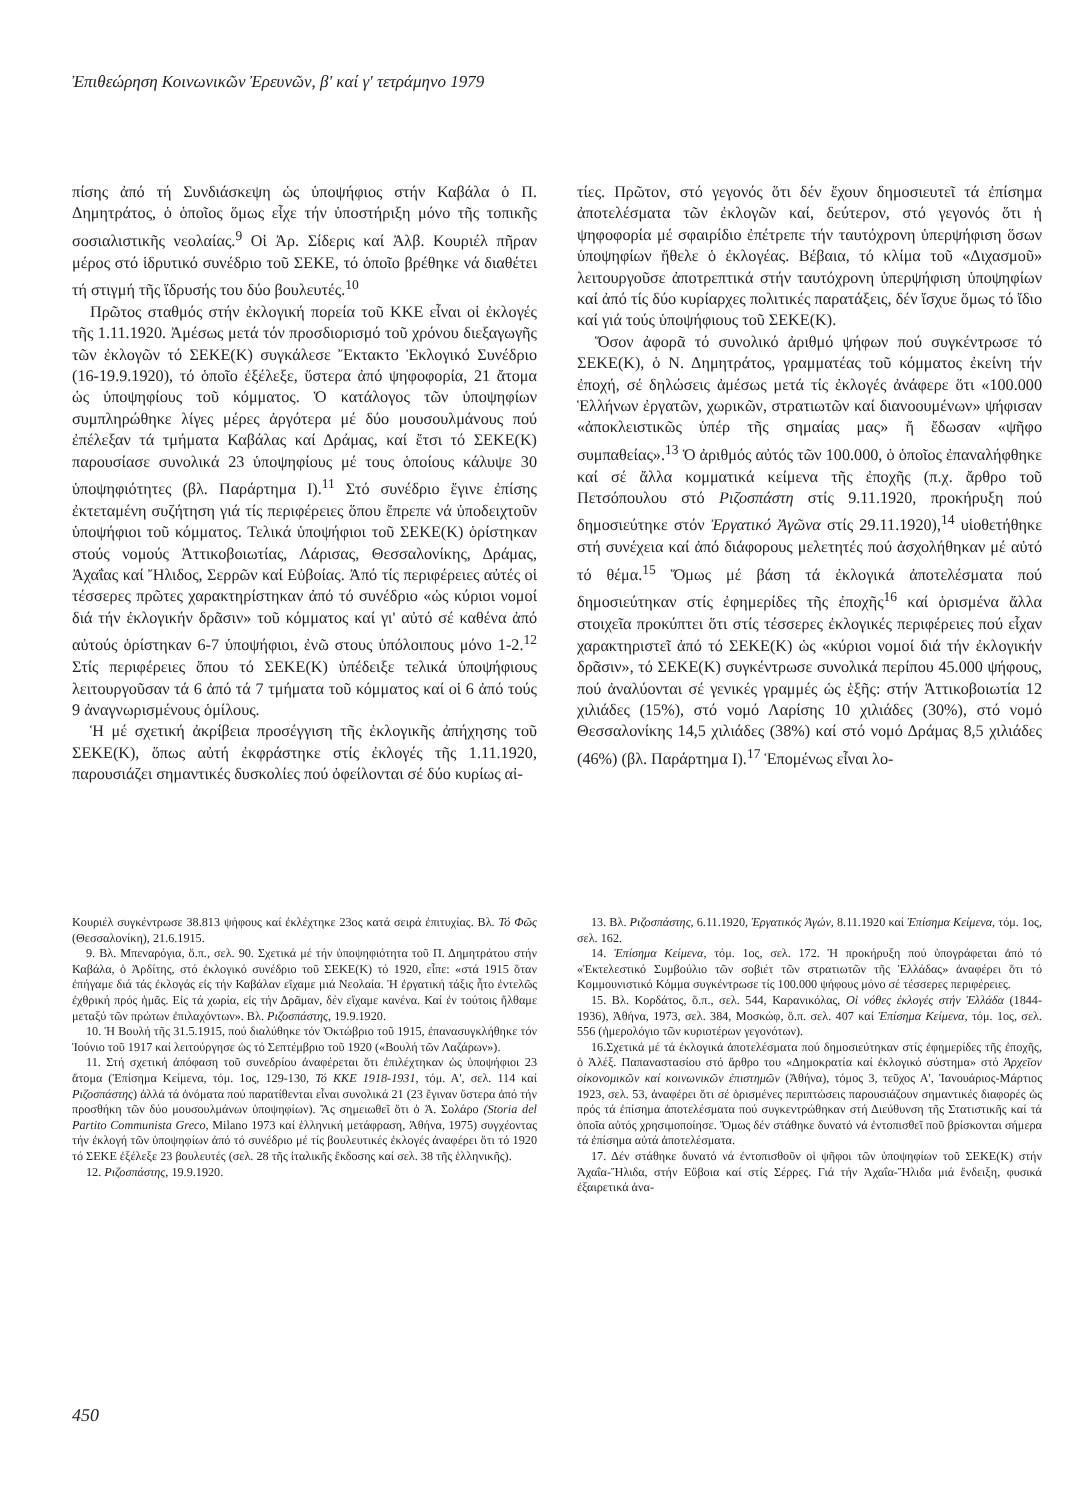Ἐπιθεώρηση Κοινωνικῶν Ἐρευνῶν, β' καί γ' τετράμηνο 1979
πίσης ἀπό τή Συνδιάσκεψη ὡς ὑποψήφιος στήν Καβάλα ὁ Π. Δημητράτος, ὁ ὁποῖος ὅμως εἶχε τήν ὑποστήριξη μόνο τῆς τοπικῆς σοσιαλιστικῆς νεολαίας.<sup>9</sup> Οἱ Ἀρ. Σίδερις καί Ἀλβ. Κουριέλ πῆραν μέρος στό ἱδρυτικό συνέδριο τοῦ ΣΕΚΕ, τό ὁποῖο βρέθηκε νά διαθέτει τή στιγμή τῆς ἵδρυσής του δύο βουλευτές.<sup>10</sup>
Πρῶτος σταθμός στήν ἐκλογική πορεία τοῦ ΚΚΕ εἶναι οἱ ἐκλογές τῆς 1.11.1920. Ἀμέσως μετά τόν προσδιορισμό τοῦ χρόνου διεξαγωγῆς τῶν ἐκλογῶν τό ΣΕΚΕ(Κ) συγκάλεσε Ἔκτακτο Ἐκλογικό Συνέδριο (16-19.9.1920), τό ὁποῖο ἐξέλεξε, ὕστερα ἀπό ψηφοφορία, 21 ἄτομα ὡς ὑποψηφίους τοῦ κόμματος. Ὁ κατάλογος τῶν ὑποψηφίων συμπληρώθηκε λίγες μέρες ἀργότερα μέ δύο μουσουλμάνους πού ἐπέλεξαν τά τμήματα Καβάλας καί Δράμας, καί ἔτσι τό ΣΕΚΕ(Κ) παρουσίασε συνολικά 23 ὑποψηφίους μέ τους ὁποίους κάλυψε 30 ὑποψηφιότητες (βλ. Παράρτημα Ι).<sup>11</sup> Στό συνέδριο ἔγινε ἐπίσης ἐκτεταμένη συζήτηση γιά τίς περιφέρειες ὅπου ἔπρεπε νά ὑποδειχτοῦν ὑποψήφιοι τοῦ κόμματος. Τελικά ὑποψήφιοι τοῦ ΣΕΚΕ(Κ) ὁρίστηκαν στούς νομούς Ἀττικοβοιωτίας, Λάρισας, Θεσσαλονίκης, Δράμας, Ἀχαΐας καί Ἤλιδος, Σερρῶν καί Εὐβοίας. Ἀπό τίς περιφέρειες αὐτές οἱ τέσσερες πρῶτες χαρακτηρίστηκαν ἀπό τό συνέδριο «ὡς κύριοι νομοί διά τήν ἐκλογικήν δρᾶσιν» τοῦ κόμματος καί γι' αὐτό σέ καθένα ἀπό αὐτούς ὁρίστηκαν 6-7 ὑποψήφιοι, ἐνῶ στους ὑπόλοιπους μόνο 1-2.<sup>12</sup> Στίς περιφέρειες ὅπου τό ΣΕΚΕ(Κ) ὑπέδειξε τελικά ὑποψήφιους λειτουργοῦσαν τά 6 ἀπό τά 7 τμήματα τοῦ κόμματος καί οἱ 6 ἀπό τούς 9 ἀναγνωρισμένους ὁμίλους.
Ἡ μέ σχετική ἀκρίβεια προσέγγιση τῆς ἐκλογικῆς ἀπήχησης τοῦ ΣΕΚΕ(Κ), ὅπως αὐτή ἐκφράστηκε στίς ἐκλογές τῆς 1.11.1920, παρουσιάζει σημαντικές δυσκολίες πού ὀφείλονται σέ δύο κυρίως αἰ-
τίες. Πρῶτον, στό γεγονός ὅτι δέν ἔχουν δημοσιευτεῖ τά ἐπίσημα ἀποτελέσματα τῶν ἐκλογῶν καί, δεύτερον, στό γεγονός ὅτι ἡ ψηφοφορία μέ σφαιρίδιο ἐπέτρεπε τήν ταυτόχρονη ὑπερψήφιση ὅσων ὑποψηφίων ἤθελε ὁ ἐκλογέας. Βέβαια, τό κλίμα τοῦ «Διχασμοῦ» λειτουργοῦσε ἀποτρεπτικά στήν ταυτόχρονη ὑπερψήφιση ὑποψηφίων καί ἀπό τίς δύο κυρίαρχες πολιτικές παρατάξεις, δέν ἴσχυε ὅμως τό ἴδιο καί γιά τούς ὑποψήφιους τοῦ ΣΕΚΕ(Κ).
Ὅσον ἀφορᾶ τό συνολικό ἀριθμό ψήφων πού συγκέντρωσε τό ΣΕΚΕ(Κ), ὁ Ν. Δημητράτος, γραμματέας τοῦ κόμματος ἐκείνη τήν ἐποχή, σέ δηλώσεις ἀμέσως μετά τίς ἐκλογές ἀνάφερε ὅτι «100.000 Ἑλλήνων ἐργατῶν, χωρικῶν, στρατιωτῶν καί διανοουμένων» ψήφισαν «ἀποκλειστικῶς ὑπέρ τῆς σημαίας μας» ἤ ἔδωσαν «ψῆφο συμπαθείας».<sup>13</sup> Ὁ ἀριθμός αὐτός τῶν 100.000, ὁ ὁποῖος ἐπαναλήφθηκε καί σέ ἄλλα κομματικά κείμενα τῆς ἐποχῆς (π.χ. ἄρθρο τοῦ Πετσόπουλου στό Ριζοσπάστη στίς 9.11.1920, προκήρυξη πού δημοσιεύτηκε στόν Ἐργατικό Ἀγῶνα στίς 29.11.1920),<sup>14</sup> υἱοθετήθηκε στή συνέχεια καί ἀπό διάφορους μελετητές πού ἀσχολήθηκαν μέ αὐτό τό θέμα.<sup>15</sup> Ὅμως μέ βάση τά ἐκλογικά ἀποτελέσματα πού δημοσιεύτηκαν στίς ἐφημερίδες τῆς ἐποχῆς<sup>16</sup> καί ὁρισμένα ἄλλα στοιχεῖα προκύπτει ὅτι στίς τέσσερες ἐκλογικές περιφέρειες πού εἶχαν χαρακτηριστεῖ ἀπό τό ΣΕΚΕ(Κ) ὡς «κύριοι νομοί διά τήν ἐκλογικήν δρᾶσιν», τό ΣΕΚΕ(Κ) συγκέντρωσε συνολικά περίπου 45.000 ψήφους, πού ἀναλύονται σέ γενικές γραμμές ὡς ἑξῆς: στήν Ἀττικοβοιωτία 12 χιλιάδες (15%), στό νομό Λαρίσης 10 χιλιάδες (30%), στό νομό Θεσσαλονίκης 14,5 χιλιάδες (38%) καί στό νομό Δράμας 8,5 χιλιάδες (46%) (βλ. Παράρτημα Ι).<sup>17</sup> Ἑπομένως εἶναι λο-
Κουριέλ συγκέντρωσε 38.813 ψήφους καί ἐκλέχτηκε 23ος κατά σειρά ἐπιτυχίας. Βλ. Τό Φῶς (Θεσσαλονίκη), 21.6.1915.
9. Βλ. Μπεναρόγια, ὅ.π., σελ. 90. Σχετικά μέ τήν ὑποψηφιότητα τοῦ Π. Δημητράτου στήν Καβάλα, ὁ Ἀρδίτης, στό ἐκλογικό συνέδριο τοῦ ΣΕΚΕ(Κ) τό 1920, εἶπε: «στά 1915 ὅταν ἐπήγαμε διά τάς ἐκλογάς εἰς τήν Καβάλαν εἴχαμε μιά Νεολαία. Ἡ ἐργατική τάξις ἦτο ἐντελῶς ἐχθρική πρός ἡμᾶς. Εἰς τά χωρία, εἰς τήν Δρᾶμαν, δέν εἴχαμε κανένα. Καί ἐν τούτοις ἤλθαμε μεταξύ τῶν πρώτων ἐπιλαχόντων». Βλ. Ριζοσπάστης, 19.9.1920.
10. Ἡ Βουλή τῆς 31.5.1915, πού διαλύθηκε τόν Ὀκτώβριο τοῦ 1915, ἐπανασυγκλήθηκε τόν Ἰούνιο τοῦ 1917 καί λειτούργησε ὡς τό Σεπτέμβριο τοῦ 1920 («Βουλή τῶν Λαζάρων»).
11. Στή σχετική ἀπόφαση τοῦ συνεδρίου ἀναφέρεται ὅτι ἐπιλέχτηκαν ὡς ὑποψήφιοι 23 ἄτομα (Ἐπίσημα Κείμενα, τόμ. 1ος, 129-130, Τό ΚΚΕ 1918-1931, τόμ. Α', σελ. 114 καί Ριζοσπάστης) ἀλλά τά ὀνόματα πού παρατίθενται εἶναι συνολικά 21 (23 ἔγιναν ὕστερα ἀπό τήν προσθήκη τῶν δύο μουσουλμάνων ὑποψηφίων). Ἄς σημειωθεῖ ὅτι ὁ Ἀ. Σολάρο (Storia del Partito Communista Greco, Milano 1973 καί ἑλληνική μετάφραση, Ἀθήνα, 1975) συγχέοντας τήν ἐκλογή τῶν ὑποψηφίων ἀπό τό συνέδριο μέ τίς βουλευτικές ἐκλογές ἀναφέρει ὅτι τό 1920 τό ΣΕΚΕ ἐξέλεξε 23 βουλευτές (σελ. 28 τῆς ἰταλικῆς ἔκδοσης καί σελ. 38 τῆς ἑλληνικῆς).
12. Ριζοσπάστης, 19.9.1920.
13. Βλ. Ριζοσπάστης, 6.11.1920, Ἐργατικός Ἀγών, 8.11.1920 καί Ἐπίσημα Κείμενα, τόμ. 1ος, σελ. 162.
14. Ἐπίσημα Κείμενα, τόμ. 1ος, σελ. 172. Ἡ προκήρυξη πού ὑπογράφεται ἀπό τό «Ἐκτελεστικό Συμβούλιο τῶν σοβιέτ τῶν στρατιωτῶν τῆς Ἑλλάδας» ἀναφέρει ὅτι τό Κομμουνιστικό Κόμμα συγκέντρωσε τίς 100.000 ψήφους μόνο σέ τέσσερες περιφέρειες.
15. Βλ. Κορδάτος, ὅ.π., σελ. 544, Καρανικόλας, Οἱ νόθες ἐκλογές στήν Ἑλλάδα (1844-1936), Ἀθήνα, 1973, σελ. 384, Μοσκώφ, ὅ.π. σελ. 407 καί Ἐπίσημα Κείμενα, τόμ. 1ος, σελ. 556 (ἡμερολόγιο τῶν κυριοτέρων γεγονότων).
16.Σχετικά μέ τά ἐκλογικά ἀποτελέσματα πού δημοσιεύτηκαν στίς ἐφημερίδες τῆς ἐποχῆς, ὁ Ἀλέξ. Παπαναστασίου στό ἄρθρο του «Δημοκρατία καί ἐκλογικό σύστημα» στό Ἀρχεῖον οἰκονομικῶν καί κοινωνικῶν ἐπιστημῶν (Ἀθήνα), τόμος 3, τεῦχος Α', Ἰανουάριος-Μάρτιος 1923, σελ. 53, ἀναφέρει ὅτι σέ ὁρισμένες περιπτώσεις παρουσιάζουν σημαντικές διαφορές ὡς πρός τά ἐπίσημα ἀποτελέσματα πού συγκεντρώθηκαν στή Διεύθυνση τῆς Στατιστικῆς καί τά ὁποῖα αὐτός χρησιμοποίησε. Ὅμως δέν στάθηκε δυνατό νά ἐντοπισθεῖ ποῦ βρίσκονται σήμερα τά ἐπίσημα αὐτά ἀποτελέσματα.
17. Δέν στάθηκε δυνατό νά ἐντοπισθοῦν οἱ ψῆφοι τῶν ὑποψηφίων τοῦ ΣΕΚΕ(Κ) στήν Ἀχαΐα-Ἤλιδα, στήν Εὔβοια καί στίς Σέρρες. Γιά τήν Ἀχαΐα-Ἤλιδα μιά ἔνδειξη, φυσικά ἐξαιρετικά ἀνα-
450